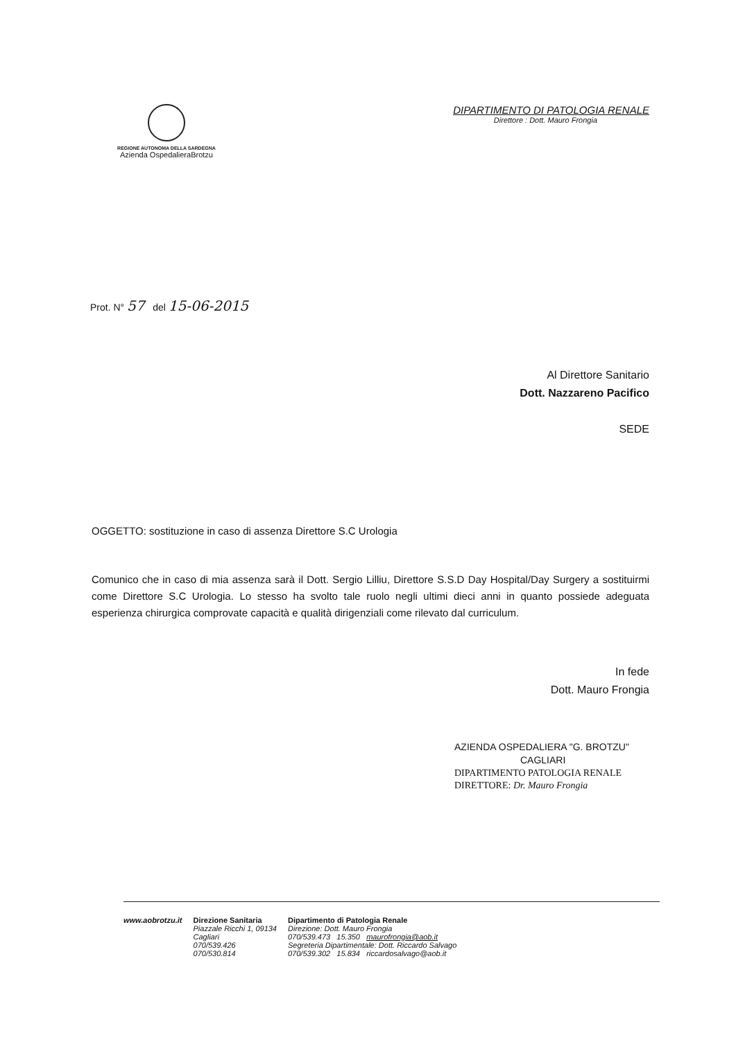REGIONE AUTONOMA DELLA SARDEGNA
Azienda OspedalieraBrotzu
DIPARTIMENTO DI PATOLOGIA RENALE
Direttore : Dott. Mauro Frongia
Prot. N° 57 del 15-06-2015
Al Direttore Sanitario
Dott. Nazzareno Pacifico
SEDE
OGGETTO: sostituzione in caso di assenza Direttore S.C Urologia
Comunico che in caso di mia assenza sarà il Dott. Sergio Lilliu, Direttore S.S.D Day Hospital/Day Surgery a sostituirmi come Direttore S.C Urologia. Lo stesso ha svolto tale ruolo negli ultimi dieci anni in quanto possiede adeguata esperienza chirurgica comprovate capacità e qualità dirigenziali come rilevato dal curriculum.
In fede
Dott. Mauro Frongia
AZIENDA OSPEDALIERA "G. BROTZU"
CAGLIARI
DIPARTIMENTO PATOLOGIA RENALE
DIRETTORE: Dr. Mauro Frongia
www.aobrotzu.it Direzione Sanitaria
Piazzale Ricchi 1, 09134
Cagliari
070/539.426
070/530.814
Dipartimento di Patologia Renale
Direzione: Dott. Mauro Frongia
070/539.473 15.350 maurofrongia@aob.it
Segreteria Dipartimentale: Dott. Riccardo Salvago
070/539.302 15.834 riccardosalvago@aob.it